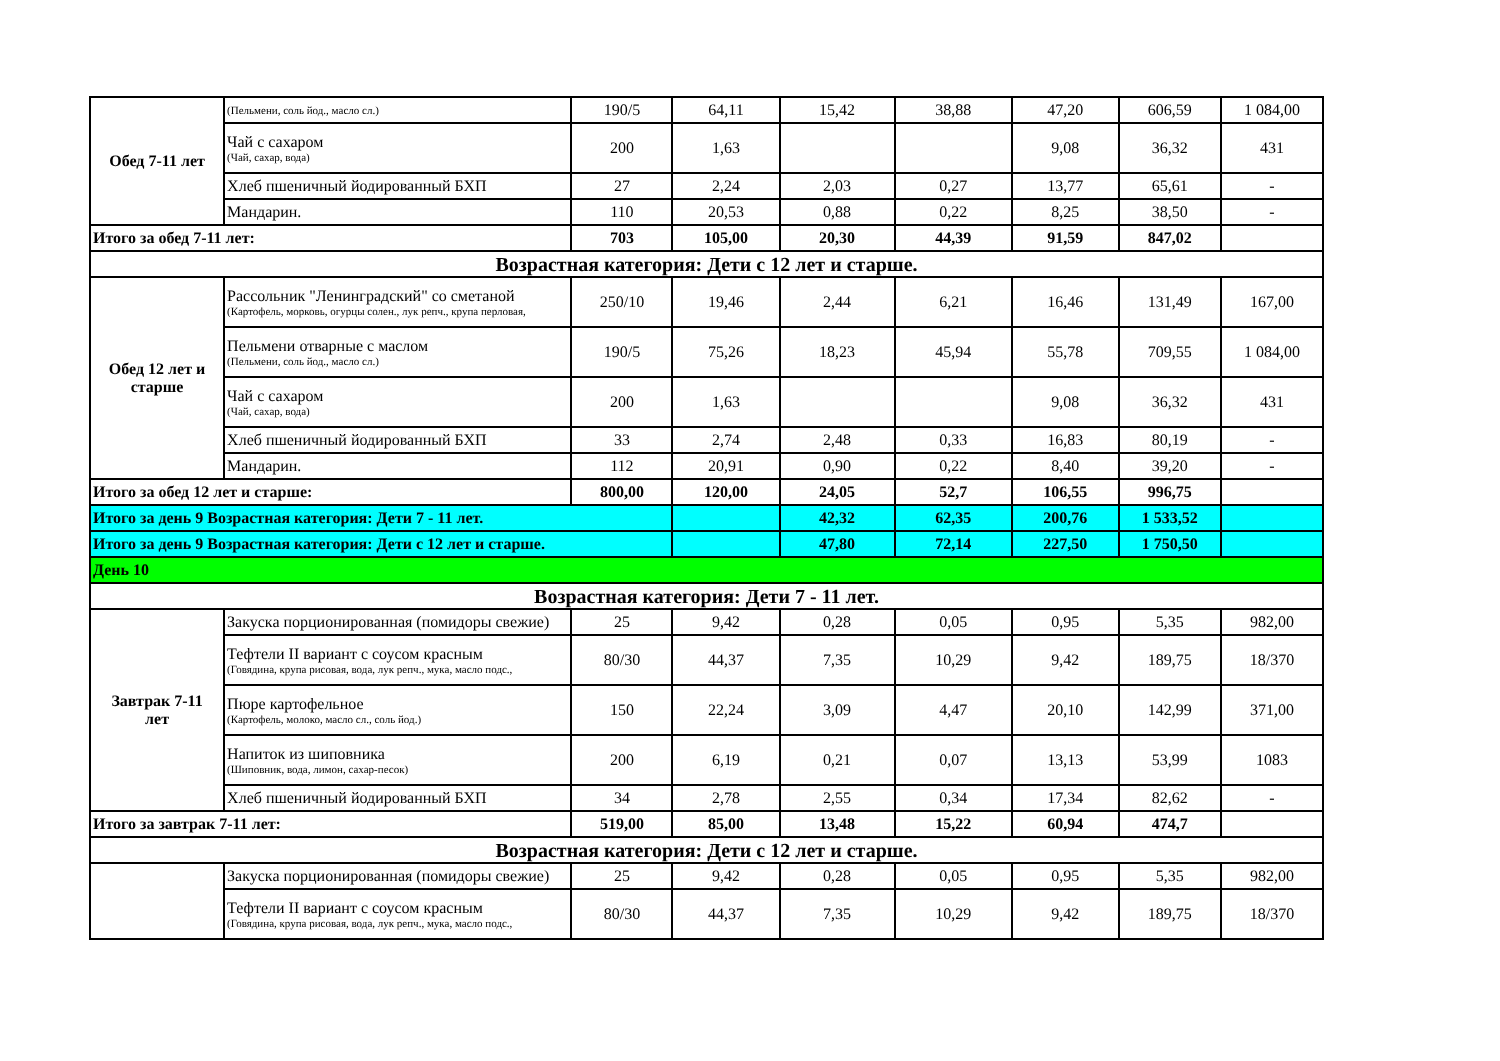| Обед 7-11 лет | (Пельмени, соль йод., масло сл.) | 190/5 | 64,11 | 15,42 | 38,88 | 47,20 | 606,59 | 1 084,00 |
| | Чай с сахаром (Чай, сахар, вода) | 200 | 1,63 | | | 9,08 | 36,32 | 431 |
| | Хлеб пшеничный йодированный БХП | 27 | 2,24 | 2,03 | 0,27 | 13,77 | 65,61 | - |
| | Мандарин. | 110 | 20,53 | 0,88 | 0,22 | 8,25 | 38,50 | - |
| Итого за обед 7-11 лет: | | 703 | 105,00 | 20,30 | 44,39 | 91,59 | 847,02 | |
| Возрастная категория: Дети с 12 лет и старше. | | | | | | | | |
| Обед 12 лет и старше | Рассольник "Ленинградский" со сметаной (Картофель, морковь, огурцы солен., лук репч., крупа перловая, | 250/10 | 19,46 | 2,44 | 6,21 | 16,46 | 131,49 | 167,00 |
| | Пельмени отварные с маслом (Пельмени, соль йод., масло сл.) | 190/5 | 75,26 | 18,23 | 45,94 | 55,78 | 709,55 | 1 084,00 |
| | Чай с сахаром (Чай, сахар, вода) | 200 | 1,63 | | | 9,08 | 36,32 | 431 |
| | Хлеб пшеничный йодированный БХП | 33 | 2,74 | 2,48 | 0,33 | 16,83 | 80,19 | - |
| | Мандарин. | 112 | 20,91 | 0,90 | 0,22 | 8,40 | 39,20 | - |
| Итого за обед 12 лет и старше: | | 800,00 | 120,00 | 24,05 | 52,7 | 106,55 | 996,75 | |
| Итого за день 9 Возрастная категория: Дети 7 - 11 лет. | | | | 42,32 | 62,35 | 200,76 | 1 533,52 | |
| Итого за день 9 Возрастная категория: Дети с 12 лет и старше. | | | | 47,80 | 72,14 | 227,50 | 1 750,50 | |
| День 10 | | | | | | | | |
| Возрастная категория: Дети 7 - 11 лет. | | | | | | | | |
| Завтрак 7-11 лет | Закуска порционированная (помидоры свежие) | 25 | 9,42 | 0,28 | 0,05 | 0,95 | 5,35 | 982,00 |
| | Тефтели II вариант с соусом красным (Говядина, крупа рисовая, вода, лук репч., мука, масло подс., | 80/30 | 44,37 | 7,35 | 10,29 | 9,42 | 189,75 | 18/370 |
| | Пюре картофельное (Картофель, молоко, масло сл., соль йод.) | 150 | 22,24 | 3,09 | 4,47 | 20,10 | 142,99 | 371,00 |
| | Напиток из шиповника (Шиповник, вода, лимон, сахар-песок) | 200 | 6,19 | 0,21 | 0,07 | 13,13 | 53,99 | 1083 |
| | Хлеб пшеничный йодированный БХП | 34 | 2,78 | 2,55 | 0,34 | 17,34 | 82,62 | - |
| Итого за завтрак 7-11 лет: | | 519,00 | 85,00 | 13,48 | 15,22 | 60,94 | 474,7 | |
| Возрастная категория: Дети с 12 лет и старше. | | | | | | | | |
| | Закуска порционированная (помидоры свежие) | 25 | 9,42 | 0,28 | 0,05 | 0,95 | 5,35 | 982,00 |
| | Тефтели II вариант с соусом красным (Говядина, крупа рисовая, вода, лук репч., мука, масло подс., | 80/30 | 44,37 | 7,35 | 10,29 | 9,42 | 189,75 | 18/370 |